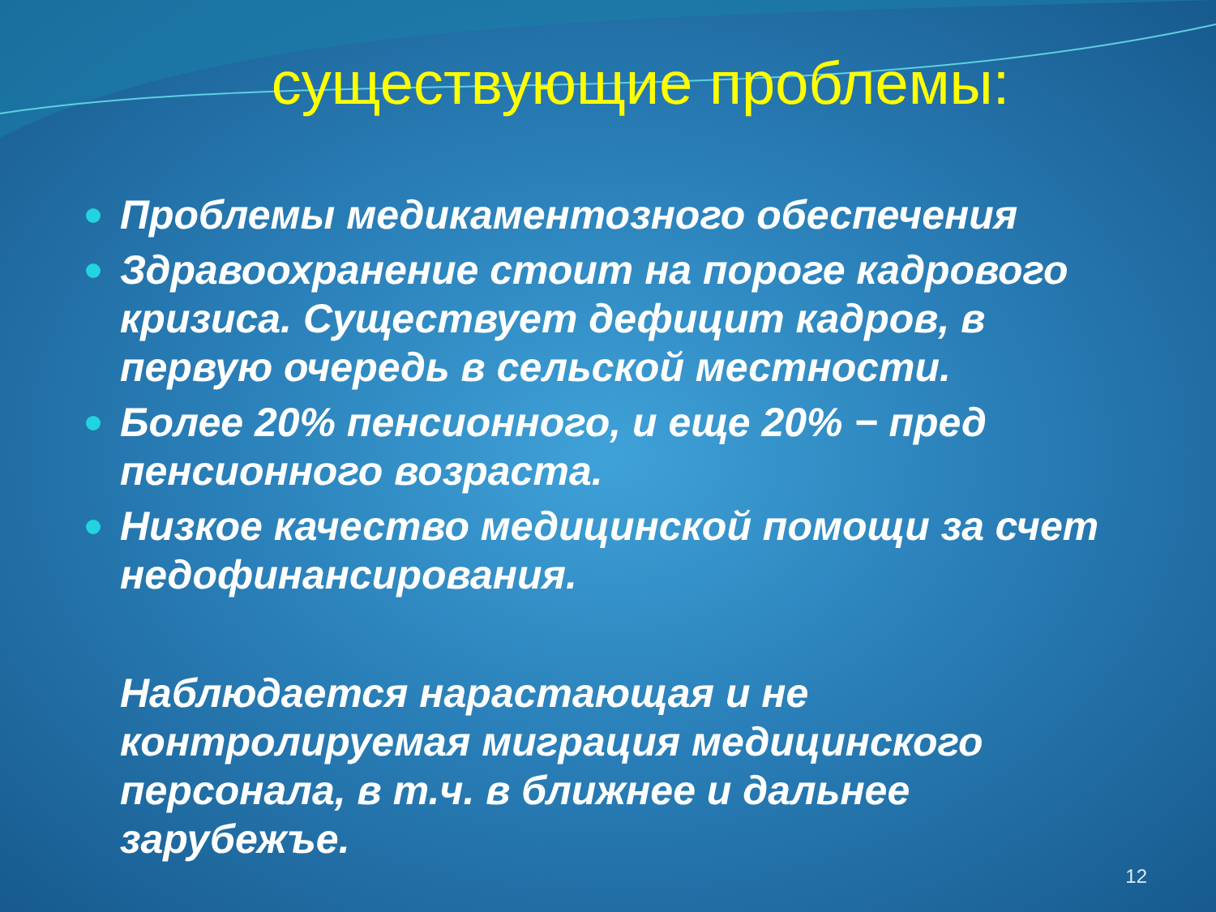существующие проблемы:
Проблемы медикаментозного обеспечения
Здравоохранение стоит на пороге кадрового кризиса. Существует дефицит кадров, в первую очередь в сельской местности.
Более 20% пенсионного, и еще 20% − пред пенсионного возраста.
Низкое качество медицинской помощи за счет недофинансирования.
Наблюдается нарастающая и не контролируемая миграция медицинского персонала, в т.ч. в ближнее и дальнее зарубежъе.
12